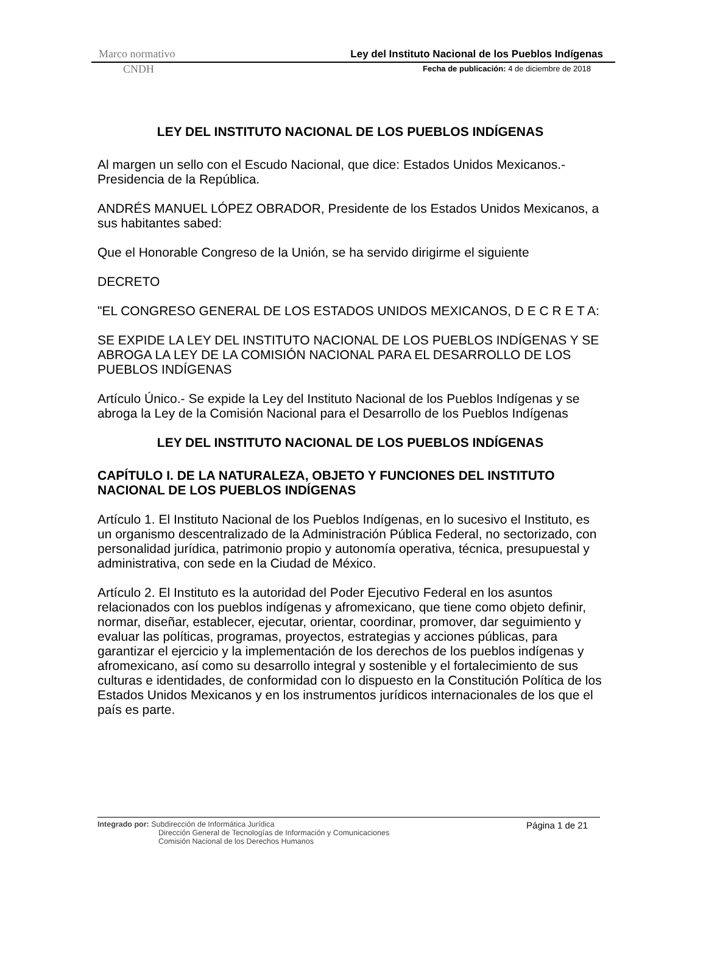Marco normativo Ley del Instituto Nacional de los Pueblos Indígenas
CNDH Fecha de publicación: 4 de diciembre de 2018
LEY DEL INSTITUTO NACIONAL DE LOS PUEBLOS INDÍGENAS
Al margen un sello con el Escudo Nacional, que dice: Estados Unidos Mexicanos.- Presidencia de la República.
ANDRÉS MANUEL LÓPEZ OBRADOR, Presidente de los Estados Unidos Mexicanos, a sus habitantes sabed:
Que el Honorable Congreso de la Unión, se ha servido dirigirme el siguiente
DECRETO
"EL CONGRESO GENERAL DE LOS ESTADOS UNIDOS MEXICANOS, D E C R E T A:
SE EXPIDE LA LEY DEL INSTITUTO NACIONAL DE LOS PUEBLOS INDÍGENAS Y SE ABROGA LA LEY DE LA COMISIÓN NACIONAL PARA EL DESARROLLO DE LOS PUEBLOS INDÍGENAS
Artículo Único.- Se expide la Ley del Instituto Nacional de los Pueblos Indígenas y se abroga la Ley de la Comisión Nacional para el Desarrollo de los Pueblos Indígenas
LEY DEL INSTITUTO NACIONAL DE LOS PUEBLOS INDÍGENAS
CAPÍTULO I. DE LA NATURALEZA, OBJETO Y FUNCIONES DEL INSTITUTO NACIONAL DE LOS PUEBLOS INDÍGENAS
Artículo 1. El Instituto Nacional de los Pueblos Indígenas, en lo sucesivo el Instituto, es un organismo descentralizado de la Administración Pública Federal, no sectorizado, con personalidad jurídica, patrimonio propio y autonomía operativa, técnica, presupuestal y administrativa, con sede en la Ciudad de México.
Artículo 2. El Instituto es la autoridad del Poder Ejecutivo Federal en los asuntos relacionados con los pueblos indígenas y afromexicano, que tiene como objeto definir, normar, diseñar, establecer, ejecutar, orientar, coordinar, promover, dar seguimiento y evaluar las políticas, programas, proyectos, estrategias y acciones públicas, para garantizar el ejercicio y la implementación de los derechos de los pueblos indígenas y afromexicano, así como su desarrollo integral y sostenible y el fortalecimiento de sus culturas e identidades, de conformidad con lo dispuesto en la Constitución Política de los Estados Unidos Mexicanos y en los instrumentos jurídicos internacionales de los que el país es parte.
Integrado por: Subdirección de Informática Jurídica
Dirección General de Tecnologías de Información y Comunicaciones
Comisión Nacional de los Derechos Humanos
Página 1 de 21